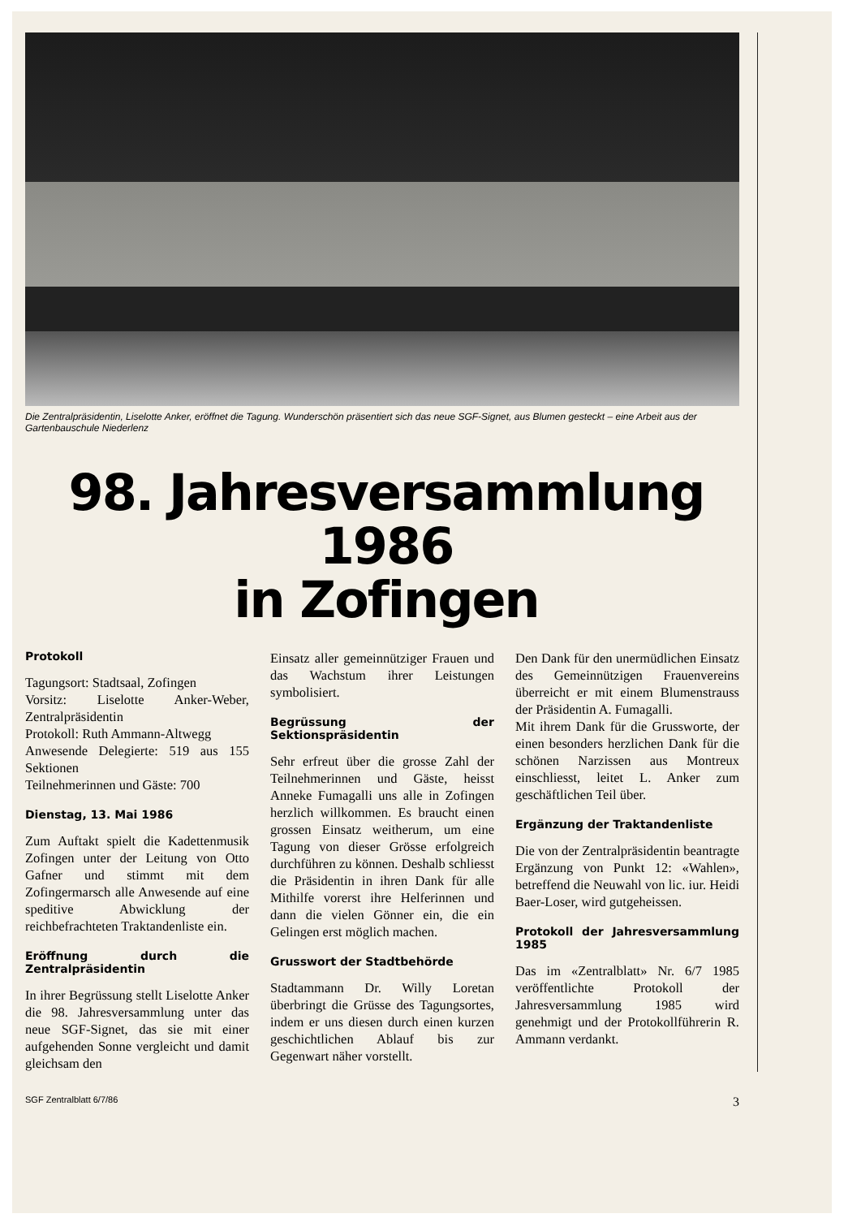Die Zentralpräsidentin, Liselotte Anker, eröffnet die Tagung. Wunderschön präsentiert sich das neue SGF-Signet, aus Blumen gesteckt – eine Arbeit aus der Gartenbauschule Niederlenz
98. Jahresversammlung
1986
in Zofingen
Protokoll
Tagungsort: Stadtsaal, Zofingen
Vorsitz: Liselotte Anker-Weber, Zentralpräsidentin
Protokoll: Ruth Ammann-Altwegg
Anwesende Delegierte: 519 aus 155 Sektionen
Teilnehmerinnen und Gäste: 700
Dienstag, 13. Mai 1986
Zum Auftakt spielt die Kadettenmusik Zofingen unter der Leitung von Otto Gafner und stimmt mit dem Zofingermarsch alle Anwesende auf eine speditive Abwicklung der reichbefrachteten Traktandenliste ein.
Eröffnung durch die Zentralpräsidentin
In ihrer Begrüssung stellt Liselotte Anker die 98. Jahresversammlung unter das neue SGF-Signet, das sie mit einer aufgehenden Sonne vergleicht und damit gleichsam den
Einsatz aller gemeinnütziger Frauen und das Wachstum ihrer Leistungen symbolisiert.
Begrüssung der Sektionspräsidentin
Sehr erfreut über die grosse Zahl der Teilnehmerinnen und Gäste, heisst Anneke Fumagalli uns alle in Zofingen herzlich willkommen. Es braucht einen grossen Einsatz weitherum, um eine Tagung von dieser Grösse erfolgreich durchführen zu können. Deshalb schliesst die Präsidentin in ihren Dank für alle Mithilfe vorerst ihre Helferinnen und dann die vielen Gönner ein, die ein Gelingen erst möglich machen.
Grusswort der Stadtbehörde
Stadtammann Dr. Willy Loretan überbringt die Grüsse des Tagungsortes, indem er uns diesen durch einen kurzen geschichtlichen Ablauf bis zur Gegenwart näher vorstellt.
Den Dank für den unermüdlichen Einsatz des Gemeinnützigen Frauenvereins überreicht er mit einem Blumenstrauss der Präsidentin A. Fumagalli.
Mit ihrem Dank für die Grussworte, der einen besonders herzlichen Dank für die schönen Narzissen aus Montreux einschliesst, leitet L. Anker zum geschäftlichen Teil über.
Ergänzung der Traktandenliste
Die von der Zentralpräsidentin beantragte Ergänzung von Punkt 12: «Wahlen», betreffend die Neuwahl von lic. iur. Heidi Baer-Loser, wird gutgeheissen.
Protokoll der Jahresversammlung 1985
Das im «Zentralblatt» Nr. 6/7 1985 veröffentlichte Protokoll der Jahresversammlung 1985 wird genehmigt und der Protokollführerin R. Ammann verdankt.
SGF Zentralblatt 6/7/86 3